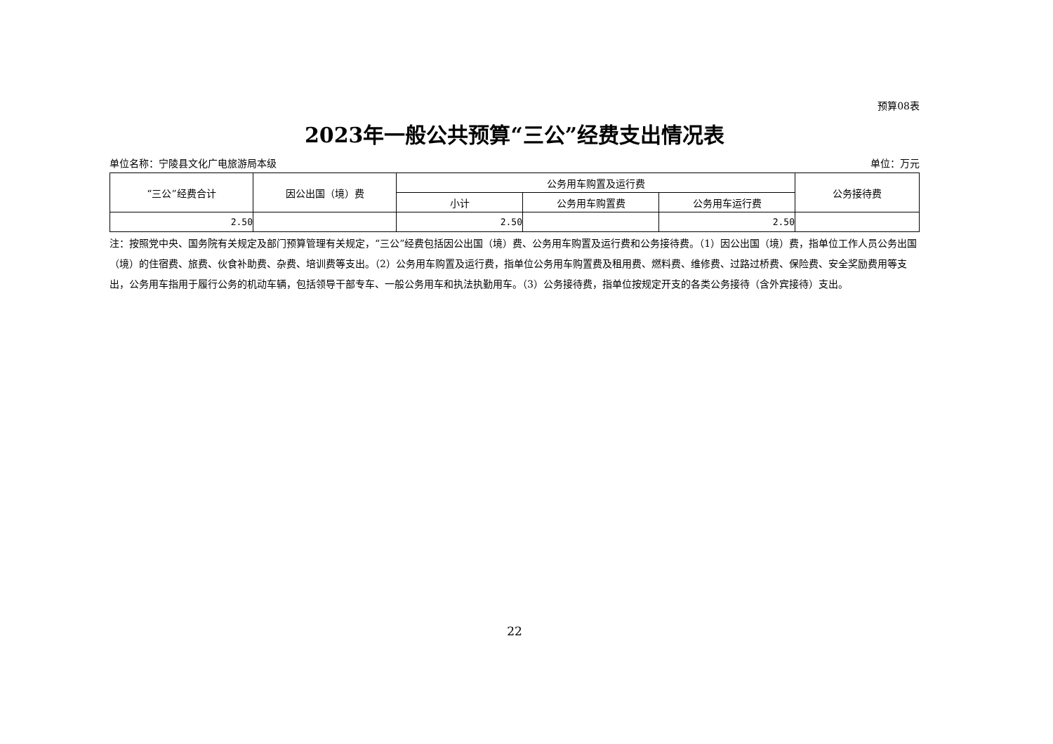预算08表
2023年一般公共预算“三公”经费支出情况表
单位名称：宁陵县文化广电旅游局本级 单位：万元
| “三公”经费合计 | 因公出国（境）费 | 公务用车购置及运行费 | | | 公务接待费 |
| --- | --- | --- | --- | --- | --- |
| | | 小计 | 公务用车购置费 | 公务用车运行费 | |
| 2.50 | | 2.50 | | 2.50 | |
注：按照党中央、国务院有关规定及部门预算管理有关规定，“三公”经费包括因公出国（境）费、公务用车购置及运行费和公务接待费。（1）因公出国（境）费，指单位工作人员公务出国（境）的住宿费、旅费、伙食补助费、杂费、培训费等支出。（2）公务用车购置及运行费，指单位公务用车购置费及租用费、燃料费、维修费、过路过桥费、保险费、安全奖励费用等支出，公务用车指用于履行公务的机动车辆，包括领导干部专车、一般公务用车和执法执勤用车。（3）公务接待费，指单位按规定开支的各类公务接待（含外宾接待）支出。
22